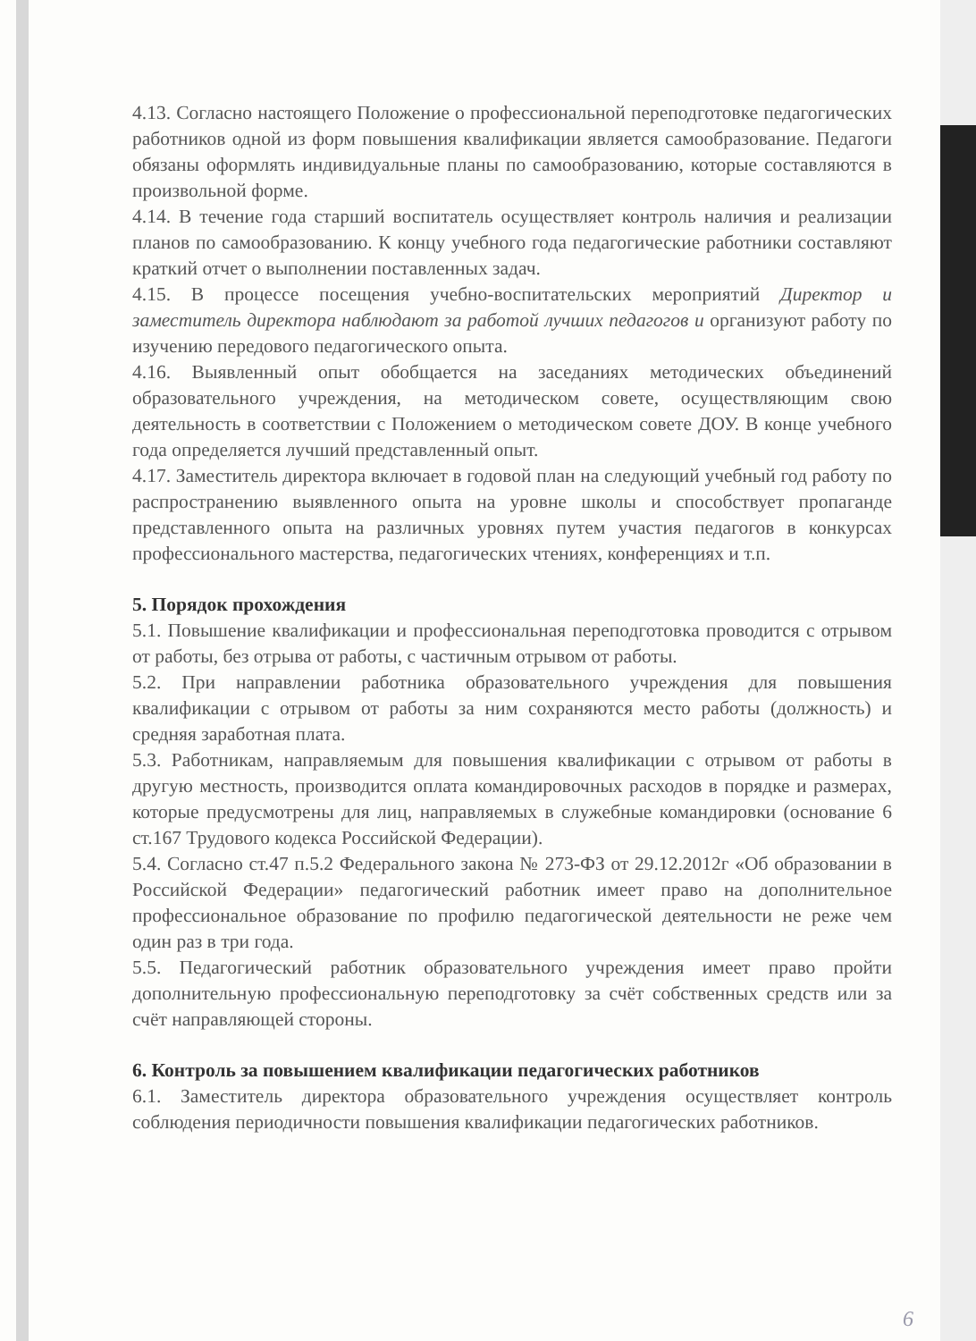4.13. Согласно настоящего Положение о профессиональной переподготовке педагогических работников одной из форм повышения квалификации является самообразование. Педагоги обязаны оформлять индивидуальные планы по самообразованию, которые составляются в произвольной форме.
4.14. В течение года старший воспитатель осуществляет контроль наличия и реализации планов по самообразованию. К концу учебного года педагогические работники составляют краткий отчет о выполнении поставленных задач.
4.15. В процессе посещения учебно-воспитательских мероприятий Директор и заместитель директора наблюдают за работой лучших педагогов и организуют работу по изучению передового педагогического опыта.
4.16. Выявленный опыт обобщается на заседаниях методических объединений образовательного учреждения, на методическом совете, осуществляющим свою деятельность в соответствии с Положением о методическом совете ДОУ. В конце учебного года определяется лучший представленный опыт.
4.17. Заместитель директора включает в годовой план на следующий учебный год работу по распространению выявленного опыта на уровне школы и способствует пропаганде представленного опыта на различных уровнях путем участия педагогов в конкурсах профессионального мастерства, педагогических чтениях, конференциях и т.п.
5. Порядок прохождения
5.1. Повышение квалификации и профессиональная переподготовка проводится с отрывом от работы, без отрыва от работы, с частичным отрывом от работы.
5.2. При направлении работника образовательного учреждения для повышения квалификации с отрывом от работы за ним сохраняются место работы (должность) и средняя заработная плата.
5.3. Работникам, направляемым для повышения квалификации с отрывом от работы в другую местность, производится оплата командировочных расходов в порядке и размерах, которые предусмотрены для лиц, направляемых в служебные командировки (основание 6 ст.167 Трудового кодекса Российской Федерации).
5.4. Согласно ст.47 п.5.2 Федерального закона № 273-ФЗ от 29.12.2012г «Об образовании в Российской Федерации» педагогический работник имеет право на дополнительное профессиональное образование по профилю педагогической деятельности не реже чем один раз в три года.
5.5. Педагогический работник образовательного учреждения имеет право пройти дополнительную профессиональную переподготовку за счёт собственных средств или за счёт направляющей стороны.
6. Контроль за повышением квалификации педагогических работников
6.1. Заместитель директора образовательного учреждения осуществляет контроль соблюдения периодичности повышения квалификации педагогических работников.
6